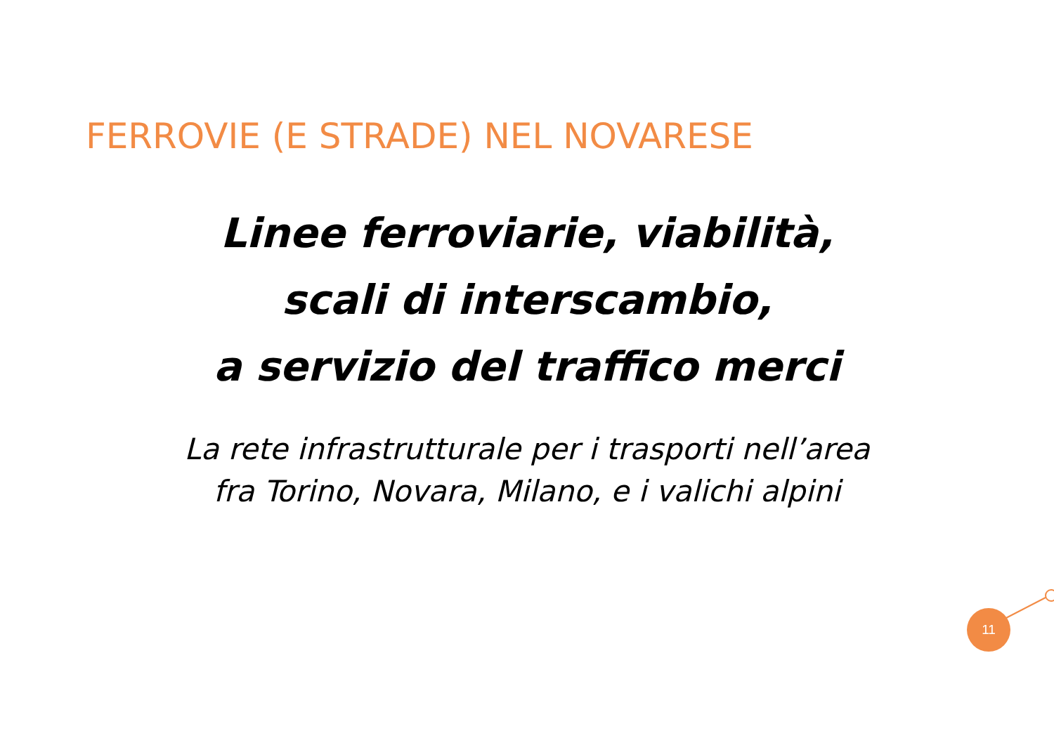FERROVIE (E STRADE) NEL NOVARESE
Linee ferroviarie, viabilità,
scali di interscambio,
a servizio del traffico merci
La rete infrastrutturale per i trasporti nell’area
fra Torino, Novara, Milano, e i valichi alpini
11